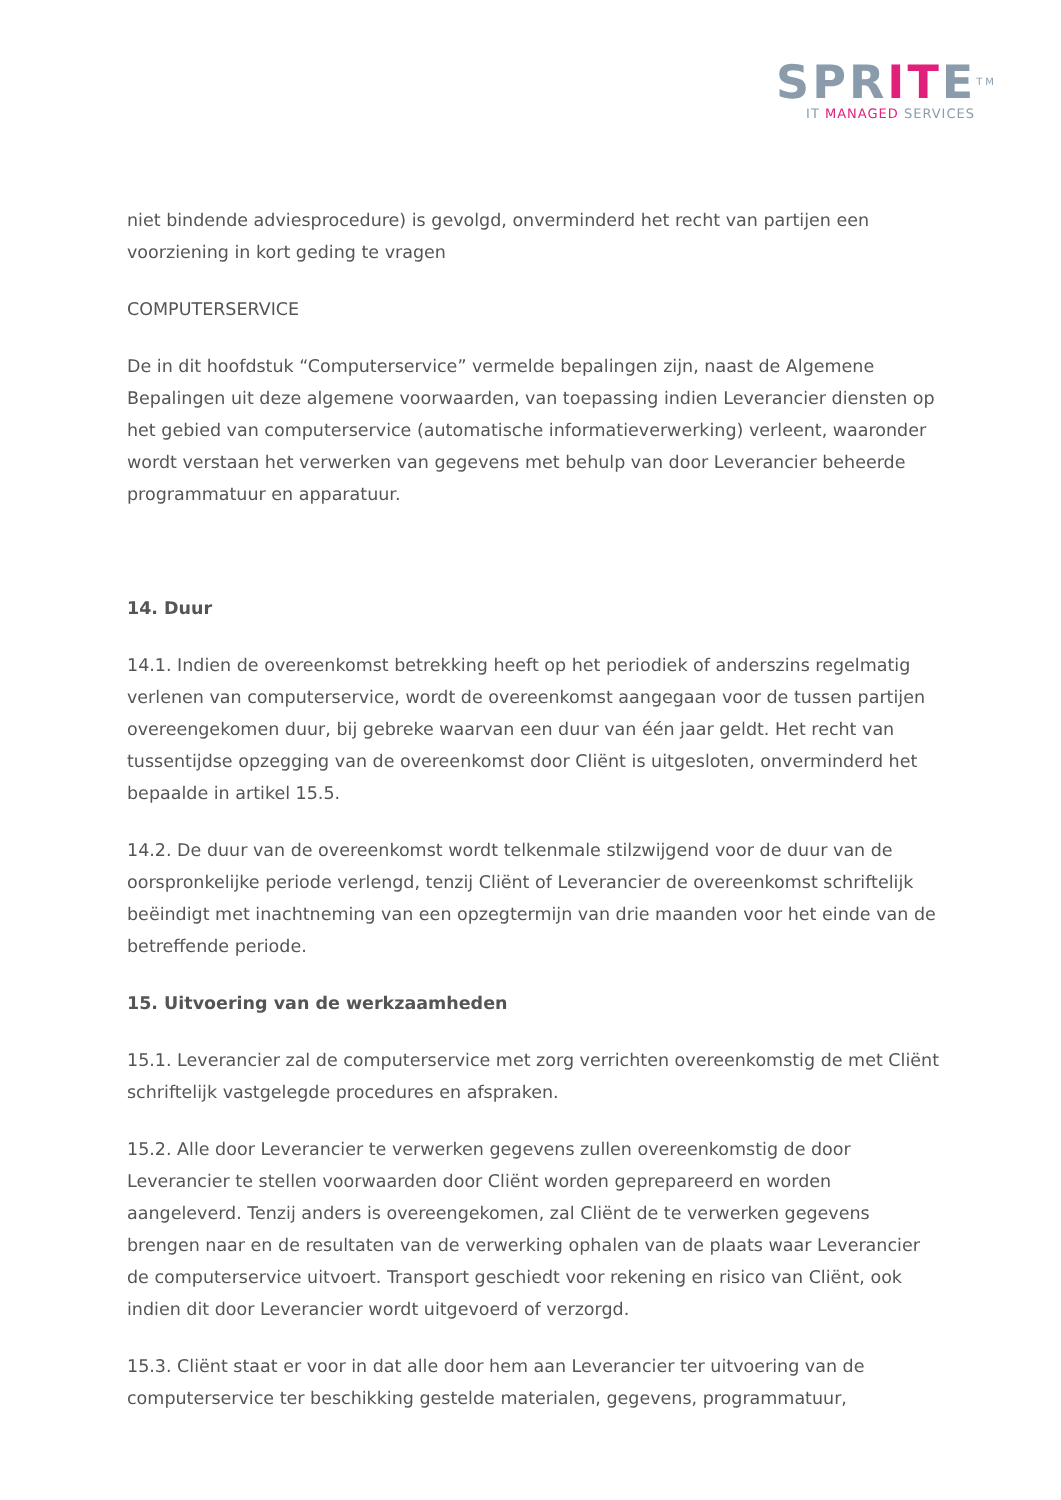SPRITE<sup>TM</sup>
IT MANAGED SERVICES
niet bindende adviesprocedure) is gevolgd, onverminderd het recht van partijen een voorziening in kort geding te vragen
COMPUTERSERVICE
De in dit hoofdstuk “Computerservice” vermelde bepalingen zijn, naast de Algemene Bepalingen uit deze algemene voorwaarden, van toepassing indien Leverancier diensten op het gebied van computerservice (automatische informatieverwerking) verleent, waaronder wordt verstaan het verwerken van gegevens met behulp van door Leverancier beheerde programmatuur en apparatuur.
14. Duur
14.1. Indien de overeenkomst betrekking heeft op het periodiek of anderszins regelmatig verlenen van computerservice, wordt de overeenkomst aangegaan voor de tussen partijen overeengekomen duur, bij gebreke waarvan een duur van één jaar geldt. Het recht van tussentijdse opzegging van de overeenkomst door Cliënt is uitgesloten, onverminderd het bepaalde in artikel 15.5.
14.2. De duur van de overeenkomst wordt telkenmale stilzwijgend voor de duur van de oorspronkelijke periode verlengd, tenzij Cliënt of Leverancier de overeenkomst schriftelijk beëindigt met inachtneming van een opzegtermijn van drie maanden voor het einde van de betreffende periode.
15. Uitvoering van de werkzaamheden
15.1. Leverancier zal de computerservice met zorg verrichten overeenkomstig de met Cliënt schriftelijk vastgelegde procedures en afspraken.
15.2. Alle door Leverancier te verwerken gegevens zullen overeenkomstig de door Leverancier te stellen voorwaarden door Cliënt worden geprepareerd en worden aangeleverd. Tenzij anders is overeengekomen, zal Cliënt de te verwerken gegevens brengen naar en de resultaten van de verwerking ophalen van de plaats waar Leverancier de computerservice uitvoert. Transport geschiedt voor rekening en risico van Cliënt, ook indien dit door Leverancier wordt uitgevoerd of verzorgd.
15.3. Cliënt staat er voor in dat alle door hem aan Leverancier ter uitvoering van de computerservice ter beschikking gestelde materialen, gegevens, programmatuur,